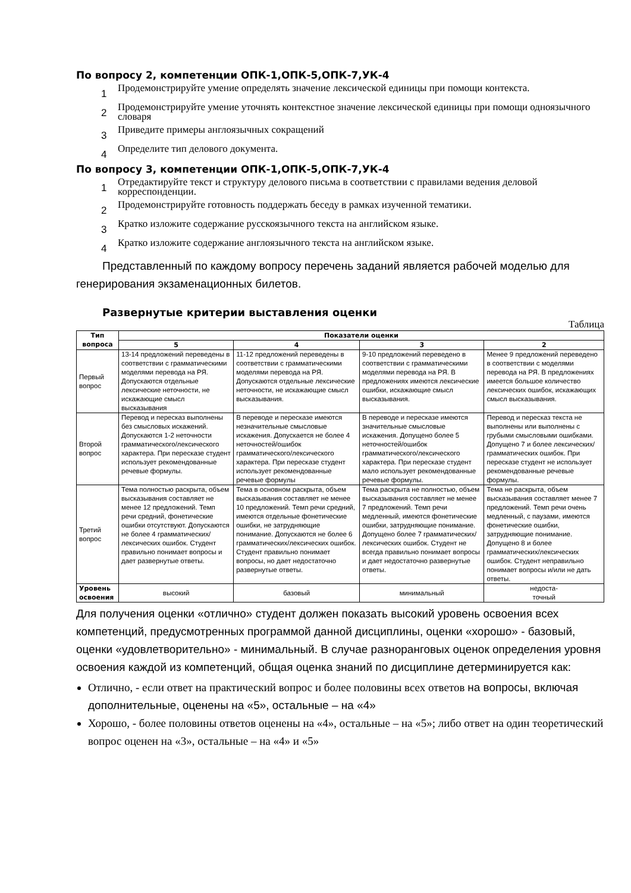По вопросу 2, компетенции ОПК-1,ОПК-5,ОПК-7,УК-4
1 Продемонстрируйте умение определять значение лексической единицы при помощи контекста.
2 Продемонстрируйте умение уточнять контекстное значение лексической единицы при помощи одноязычного словаря
3 Приведите примеры англоязычных сокращений
4 Определите тип делового документа.
По вопросу 3, компетенции ОПК-1,ОПК-5,ОПК-7,УК-4
1 Отредактируйте текст и структуру делового письма в соответствии с правилами ведения деловой корреспонденции.
2 Продемонстрируйте готовность поддержать беседу в рамках изученной тематики.
3 Кратко изложите содержание русскоязычного текста на английском языке.
4 Кратко изложите содержание англоязычного текста на английском языке.
Представленный по каждому вопросу перечень заданий является рабочей моделью для генерирования экзаменационных билетов.
Развернутые критерии выставления оценки
Таблица
| Тип вопроса | Показатели оценки | | | |
| --- | --- | --- | --- | --- |
| | 5 | 4 | 3 | 2 |
| Первый вопрос | 13-14 предложений переведены в соответствии с грамматическими моделями перевода на РЯ. Допускаются отдельные лексические неточности, не искажающие смысл высказывания | 11-12 предложений переведены в соответствии с грамматическими моделями перевода на РЯ. Допускаются отдельные лексические неточности, не искажающие смысл высказывания. | 9-10 предложений переведено в соответствии с грамматическими моделями перевода на РЯ. В предложениях имеются лексические ошибки, искажающие смысл высказывания. | Менее 9 предложений переведено в соответствии с моделями перевода на РЯ. В предложениях имеется большое количество лексических ошибок, искажающих смысл высказывания. |
| Второй вопрос | Перевод и пересказ выполнены без смысловых искажений. Допускаются 1-2 неточности грамматического/лексического характера. При пересказе студент использует рекомендованные речевые формулы. | В переводе и пересказе имеются незначительные смысловые искажения. Допускается не более 4 неточностей/ошибок грамматического/лексического характера. При пересказе студент использует рекомендованные речевые формулы | В переводе и пересказе имеются значительные смысловые искажения. Допущено более 5 неточностей/ошибок грамматического/лексического характера. При пересказе студент мало использует рекомендованные речевые формулы. | Перевод и пересказ текста не выполнены или выполнены с грубыми смысловыми ошибками. Допущено 7 и более лексических/грамматических ошибок. При пересказе студент не использует рекомендованные речевые формулы. |
| Третий вопрос | Тема полностью раскрыта, объем высказывания составляет не менее 12 предложений. Темп речи средний, фонетические ошибки отсутствуют. Допускаются не более 4 грамматических/лексических ошибок. Студент правильно понимает вопросы и дает развернутые ответы. | Тема в основном раскрыта, объем высказывания составляет не менее 10 предложений. Темп речи средний, имеются отдельные фонетические ошибки, не затрудняющие понимание. Допускаются не более 6 грамматических/лексических ошибок. Студент правильно понимает вопросы, но дает недостаточно развернутые ответы. | Тема раскрыта не полностью, объем высказывания составляет не менее 7 предложений. Темп речи медленный, имеются фонетические ошибки, затрудняющие понимание. Допущено более 7 грамматических/лексических ошибок. Студент не всегда правильно понимает вопросы и дает недостаточно развернутые ответы. | Тема не раскрыта, объем высказывания составляет менее 7 предложений. Темп речи очень медленный, с паузами, имеются фонетические ошибки, затрудняющие понимание. Допущено 8 и более грамматических/лексических ошибок. Студент неправильно понимает вопросы и/или не дать ответы. |
| Уровень освоения | высокий | базовый | минимальный | недоста- точный |
Для получения оценки «отлично» студент должен показать высокий уровень освоения всех компетенций, предусмотренных программой данной дисциплины, оценки «хорошо» - базовый, оценки «удовлетворительно» - минимальный. В случае разноранговых оценок определения уровня освоения каждой из компетенций, общая оценка знаний по дисциплине детерминируется как:
Отлично, - если ответ на практический вопрос и более половины всех ответов на вопросы, включая дополнительные, оценены на «5», остальные – на «4»
Хорошо, - более половины ответов оценены на «4», остальные – на «5»; либо ответ на один теоретический вопрос оценен на «3», остальные – на «4» и «5»